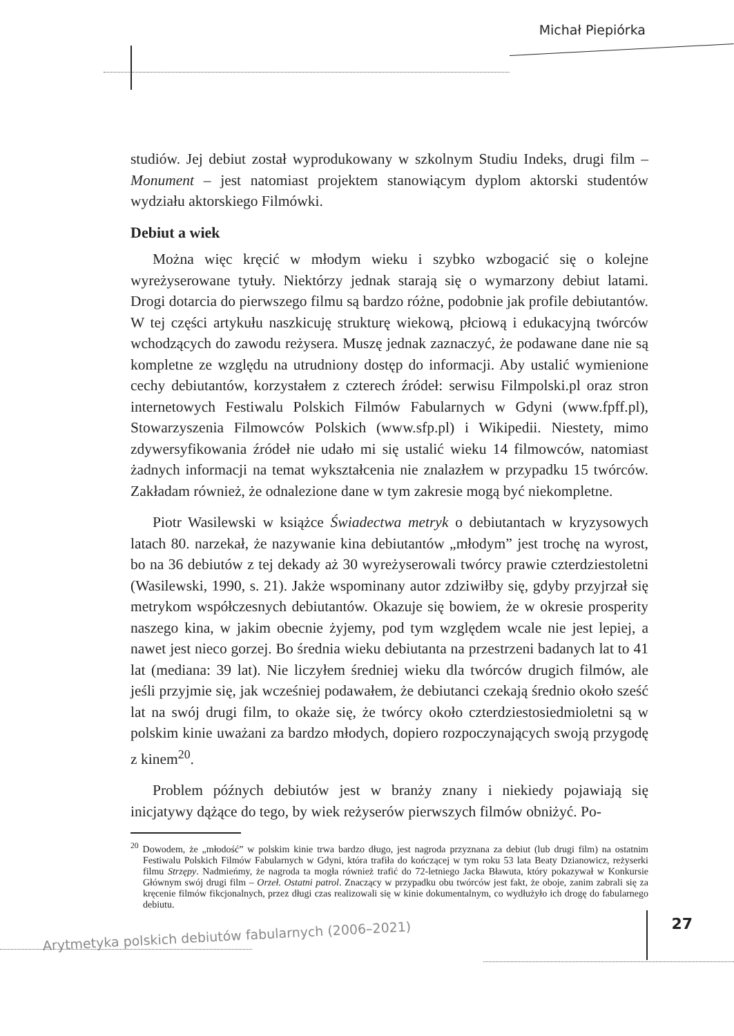Michał Piepiórka
studiów. Jej debiut został wyprodukowany w szkolnym Studiu Indeks, drugi film – Monument – jest natomiast projektem stanowiącym dyplom aktorski studentów wydziału aktorskiego Filmówki.
Debiut a wiek
Można więc kręcić w młodym wieku i szybko wzbogacić się o kolejne wyreżyserowane tytuły. Niektórzy jednak starają się o wymarzony debiut latami. Drogi dotarcia do pierwszego filmu są bardzo różne, podobnie jak profile debiutantów. W tej części artykułu naszkicuję strukturę wiekową, płciową i edukacyjną twórców wchodzących do zawodu reżysera. Muszę jednak zaznaczyć, że podawane dane nie są kompletne ze względu na utrudniony dostęp do informacji. Aby ustalić wymienione cechy debiutantów, korzystałem z czterech źródeł: serwisu Filmpolski.pl oraz stron internetowych Festiwalu Polskich Filmów Fabularnych w Gdyni (www.fpff.pl), Stowarzyszenia Filmowców Polskich (www.sfp.pl) i Wikipedii. Niestety, mimo zdywersyfikowania źródeł nie udało mi się ustalić wieku 14 filmowców, natomiast żadnych informacji na temat wykształcenia nie znalazłem w przypadku 15 twórców. Zakładam również, że odnalezione dane w tym zakresie mogą być niekompletne.
Piotr Wasilewski w książce Świadectwa metryk o debiutantach w kryzysowych latach 80. narzekał, że nazywanie kina debiutantów „młodym” jest trochę na wyrost, bo na 36 debiutów z tej dekady aż 30 wyreżyserowali twórcy prawie czterdziestoletni (Wasilewski, 1990, s. 21). Jakże wspominany autor zdziwiłby się, gdyby przyjrzał się metrykom współczesnych debiutantów. Okazuje się bowiem, że w okresie prosperity naszego kina, w jakim obecnie żyjemy, pod tym względem wcale nie jest lepiej, a nawet jest nieco gorzej. Bo średnia wieku debiutanta na przestrzeni badanych lat to 41 lat (mediana: 39 lat). Nie liczyłem średniej wieku dla twórców drugich filmów, ale jeśli przyjmie się, jak wcześniej podawałem, że debiutanci czekają średnio około sześć lat na swój drugi film, to okaże się, że twórcy około czterdziestosiedmioletni są w polskim kinie uważani za bardzo młodych, dopiero rozpoczynających swoją przygodę z kinem<sup>20</sup>.
Problem późnych debiutów jest w branży znany i niekiedy pojawiają się inicjatywy dążące do tego, by wiek reżyserów pierwszych filmów obniżyć. Po-
<sup>20</sup> Dowodem, że „młodość” w polskim kinie trwa bardzo długo, jest nagroda przyznana za debiut (lub drugi film) na ostatnim Festiwalu Polskich Filmów Fabularnych w Gdyni, która trafiła do kończącej w tym roku 53 lata Beaty Dzianowicz, reżyserki filmu Strzępy. Nadmieńmy, że nagroda ta mogła również trafić do 72-letniego Jacka Bławuta, który pokazywał w Konkursie Głównym swój drugi film – Orzeł. Ostatni patrol. Znaczący w przypadku obu twórców jest fakt, że oboje, zanim zabrali się za kręcenie filmów fikcjonalnych, przez długi czas realizowali się w kinie dokumentalnym, co wydłużyło ich drogę do fabularnego debiutu.
27
Arytmetyka polskich debiutów fabularnych (2006–2021)